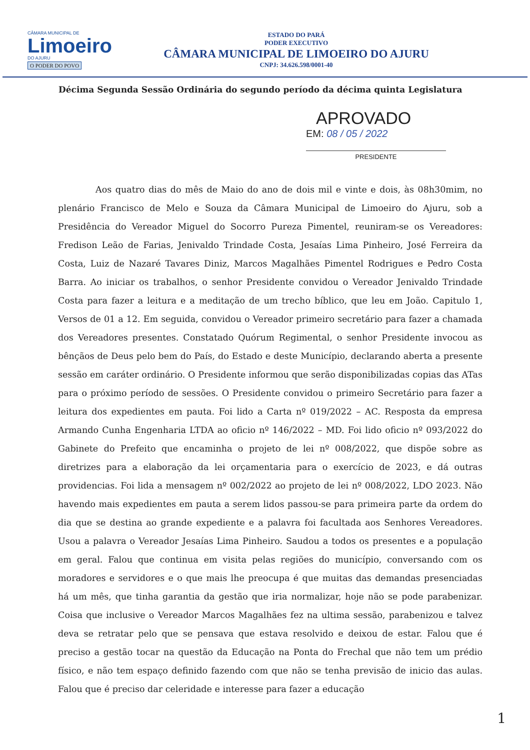CÂMARA MUNICIPAL DE
Limoeiro
DO AJURU
O PODER DO POVO
ESTADO DO PARÁ
PODER EXECUTIVO
CÂMARA MUNICIPAL DE LIMOEIRO DO AJURU
CNPJ: 34.626.598/0001-40
Décima Segunda Sessão Ordinária do segundo período da décima quinta Legislatura
APROVADO
EM: 08 / 05 / 2022
PRESIDENTE
Aos quatro dias do mês de Maio do ano de dois mil e vinte e dois, às 08h30mim, no plenário Francisco de Melo e Souza da Câmara Municipal de Limoeiro do Ajuru, sob a Presidência do Vereador Miguel do Socorro Pureza Pimentel, reuniram-se os Vereadores: Fredison Leão de Farias, Jenivaldo Trindade Costa, Jesaías Lima Pinheiro, José Ferreira da Costa, Luiz de Nazaré Tavares Diniz, Marcos Magalhães Pimentel Rodrigues e Pedro Costa Barra. Ao iniciar os trabalhos, o senhor Presidente convidou o Vereador Jenivaldo Trindade Costa para fazer a leitura e a meditação de um trecho bíblico, que leu em João. Capitulo 1, Versos de 01 a 12. Em seguida, convidou o Vereador primeiro secretário para fazer a chamada dos Vereadores presentes. Constatado Quórum Regimental, o senhor Presidente invocou as bênçãos de Deus pelo bem do País, do Estado e deste Município, declarando aberta a presente sessão em caráter ordinário. O Presidente informou que serão disponibilizadas copias das ATas para o próximo período de sessões. O Presidente convidou o primeiro Secretário para fazer a leitura dos expedientes em pauta. Foi lido a Carta nº 019/2022 – AC. Resposta da empresa Armando Cunha Engenharia LTDA ao oficio nº 146/2022 – MD. Foi lido oficio nº 093/2022 do Gabinete do Prefeito que encaminha o projeto de lei nº 008/2022, que dispõe sobre as diretrizes para a elaboração da lei orçamentaria para o exercício de 2023, e dá outras providencias. Foi lida a mensagem nº 002/2022 ao projeto de lei nº 008/2022, LDO 2023. Não havendo mais expedientes em pauta a serem lidos passou-se para primeira parte da ordem do dia que se destina ao grande expediente e a palavra foi facultada aos Senhores Vereadores. Usou a palavra o Vereador Jesaías Lima Pinheiro. Saudou a todos os presentes e a população em geral. Falou que continua em visita pelas regiões do município, conversando com os moradores e servidores e o que mais lhe preocupa é que muitas das demandas presenciadas há um mês, que tinha garantia da gestão que iria normalizar, hoje não se pode parabenizar. Coisa que inclusive o Vereador Marcos Magalhães fez na ultima sessão, parabenizou e talvez deva se retratar pelo que se pensava que estava resolvido e deixou de estar. Falou que é preciso a gestão tocar na questão da Educação na Ponta do Frechal que não tem um prédio físico, e não tem espaço definido fazendo com que não se tenha previsão de inicio das aulas. Falou que é preciso dar celeridade e interesse para fazer a educação
1